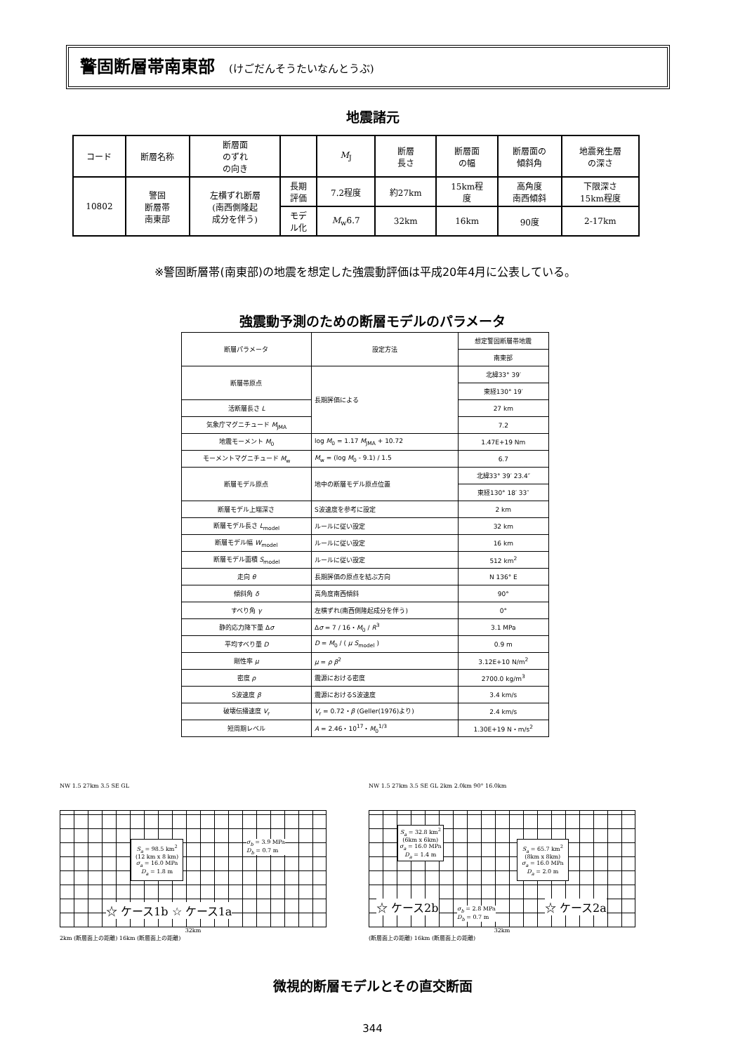警固断層帯南東部 (けごだんそうたいなんとうぶ)
地震諸元
| コード | 断層名称 | 断層面 のずれ の向き | | M<sub>J</sub> | 断層 長さ | 断層面 の幅 | 断層面の 傾斜角 | 地震発生層 の深さ |
| 10802 | 警固 断層帯 南東部 | 左横ずれ断層 (南西側隆起 成分を伴う) | 長期 評価 | 7.2程度 | 約27km | 15km程 度 | 高角度 南西傾斜 | 下限深さ 15km程度 |
| | | | モデ ル化 | M<sub>w</sub>6.7 | 32km | 16km | 90度 | 2-17km |
※警固断層帯(南東部)の地震を想定した強震動評価は平成20年4月に公表している。
強震動予測のための断層モデルのパラメータ
| 断層パラメータ | 設定方法 | 想定警固断層帯地震 |
| | | 南東部 |
| 断層帯原点 | 長期評価による | 北緯33° 39′ |
| | | 東経130° 19′ |
| 活断層長さ L | | 27 km |
| 気象庁マグニチュード M<sub>JMA</sub> | | 7.2 |
| 地震モーメント M<sub>0</sub> | log M<sub>0</sub> = 1.17 M<sub>JMA</sub> + 10.72 | 1.47E+19 Nm |
| モーメントマグニチュード M<sub>w</sub> | M<sub>w</sub> = (log M<sub>0</sub> - 9.1) / 1.5 | 6.7 |
| 断層モデル原点 | 地中の断層モデル原点位置 | 北緯33° 39′ 23.4″ |
| | | 東経130° 18′ 33″ |
| 断層モデル上端深さ | S波速度を参考に設定 | 2 km |
| 断層モデル長さ L<sub>model</sub> | ルールに従い設定 | 32 km |
| 断層モデル幅 W<sub>model</sub> | ルールに従い設定 | 16 km |
| 断層モデル面積 S<sub>model</sub> | ルールに従い設定 | 512 km<sup>2</sup> |
| 走向 θ | 長期評価の原点を結ぶ方向 | N 136° E |
| 傾斜角 δ | 高角度南西傾斜 | 90° |
| すべり角 γ | 左横ずれ(南西側隆起成分を伴う) | 0° |
| 静的応力降下量 Δ σ | Δ σ = 7 / 16・ M<sub>0</sub> / R<sup>3</sup> | 3.1 MPa |
| 平均すべり量 D | D = M<sub>0</sub> / ( μ S<sub>model</sub> ) | 0.9 m |
| 剛性率 μ | μ = ρ β<sup>2</sup> | 3.12E+10 N/m<sup>2</sup> |
| 密度 ρ | 震源における密度 | 2700.0 kg/m<sup>3</sup> |
| S波速度 β | 震源におけるS波速度 | 3.4 km/s |
| 破壊伝播速度 V<sub>r</sub> | V<sub>r</sub> = 0.72・ β (Geller(1976)より) | 2.4 km/s |
| 短周期レベル | A = 2.46・10<sup>17</sup>・ M<sub>0</sub><sup>1/3</sup> | 1.30E+19 N・m/s<sup>2</sup> |
NW 1.5 27km 3.5 SE GL
S<sub>a</sub> = 98.5 km<sup>2</sup>
(12 km x 8 km)
σ<sub>a</sub> = 16.0 MPa
D<sub>a</sub> = 1.8 m
σ<sub>b</sub> = 3.9 MPa
D<sub>b</sub> = 0.7 m
☆ ケース1b ☆ ケース1a
32km
2km (断層面上の距離) 16km (断層面上の距離)
NW 1.5 27km 3.5 SE GL 2km 2.0km 90° 16.0km
S<sub>a</sub> = 32.8 km<sup>2</sup>
(6km x 6km)
σ<sub>a</sub> = 16.0 MPa
D<sub>a</sub> = 1.4 m
S<sub>a</sub> = 65.7 km<sup>2</sup>
(8km x 8km)
σ<sub>a</sub> = 16.0 MPa
D<sub>a</sub> = 2.0 m
☆ ケース2b
σ<sub>b</sub> = 2.8 MPa
D<sub>b</sub> = 0.7 m
☆ ケース2a
32km
(断層面上の距離) 16km (断層面上の距離)
微視的断層モデルとその直交断面
344